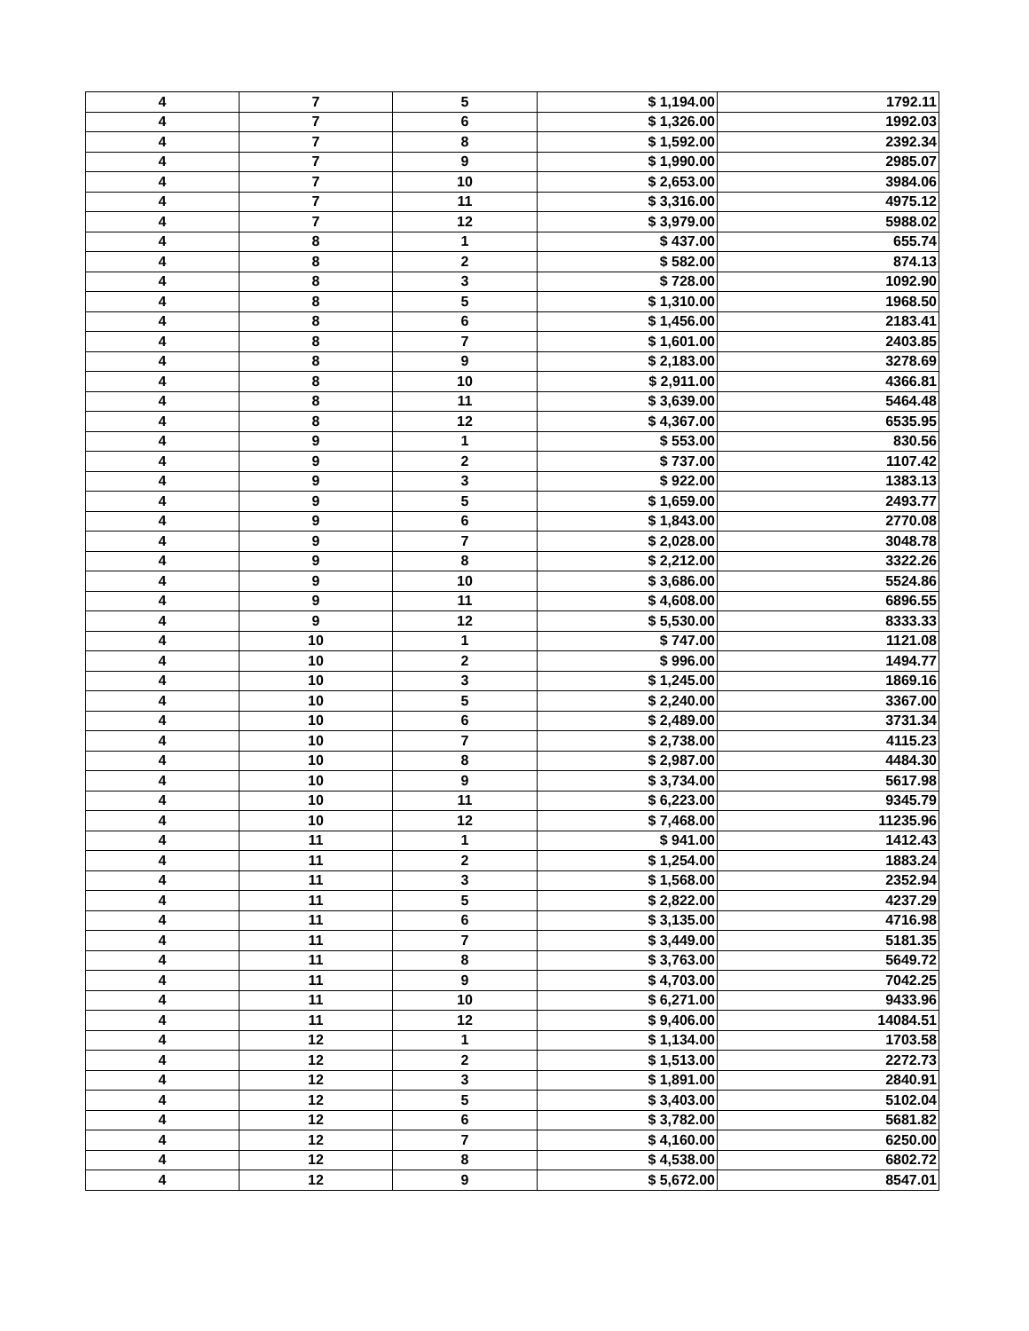| 4 | 7 | 5 | $ 1,194.00 | 1792.11 |
| 4 | 7 | 6 | $ 1,326.00 | 1992.03 |
| 4 | 7 | 8 | $ 1,592.00 | 2392.34 |
| 4 | 7 | 9 | $ 1,990.00 | 2985.07 |
| 4 | 7 | 10 | $ 2,653.00 | 3984.06 |
| 4 | 7 | 11 | $ 3,316.00 | 4975.12 |
| 4 | 7 | 12 | $ 3,979.00 | 5988.02 |
| 4 | 8 | 1 | $ 437.00 | 655.74 |
| 4 | 8 | 2 | $ 582.00 | 874.13 |
| 4 | 8 | 3 | $ 728.00 | 1092.90 |
| 4 | 8 | 5 | $ 1,310.00 | 1968.50 |
| 4 | 8 | 6 | $ 1,456.00 | 2183.41 |
| 4 | 8 | 7 | $ 1,601.00 | 2403.85 |
| 4 | 8 | 9 | $ 2,183.00 | 3278.69 |
| 4 | 8 | 10 | $ 2,911.00 | 4366.81 |
| 4 | 8 | 11 | $ 3,639.00 | 5464.48 |
| 4 | 8 | 12 | $ 4,367.00 | 6535.95 |
| 4 | 9 | 1 | $ 553.00 | 830.56 |
| 4 | 9 | 2 | $ 737.00 | 1107.42 |
| 4 | 9 | 3 | $ 922.00 | 1383.13 |
| 4 | 9 | 5 | $ 1,659.00 | 2493.77 |
| 4 | 9 | 6 | $ 1,843.00 | 2770.08 |
| 4 | 9 | 7 | $ 2,028.00 | 3048.78 |
| 4 | 9 | 8 | $ 2,212.00 | 3322.26 |
| 4 | 9 | 10 | $ 3,686.00 | 5524.86 |
| 4 | 9 | 11 | $ 4,608.00 | 6896.55 |
| 4 | 9 | 12 | $ 5,530.00 | 8333.33 |
| 4 | 10 | 1 | $ 747.00 | 1121.08 |
| 4 | 10 | 2 | $ 996.00 | 1494.77 |
| 4 | 10 | 3 | $ 1,245.00 | 1869.16 |
| 4 | 10 | 5 | $ 2,240.00 | 3367.00 |
| 4 | 10 | 6 | $ 2,489.00 | 3731.34 |
| 4 | 10 | 7 | $ 2,738.00 | 4115.23 |
| 4 | 10 | 8 | $ 2,987.00 | 4484.30 |
| 4 | 10 | 9 | $ 3,734.00 | 5617.98 |
| 4 | 10 | 11 | $ 6,223.00 | 9345.79 |
| 4 | 10 | 12 | $ 7,468.00 | 11235.96 |
| 4 | 11 | 1 | $ 941.00 | 1412.43 |
| 4 | 11 | 2 | $ 1,254.00 | 1883.24 |
| 4 | 11 | 3 | $ 1,568.00 | 2352.94 |
| 4 | 11 | 5 | $ 2,822.00 | 4237.29 |
| 4 | 11 | 6 | $ 3,135.00 | 4716.98 |
| 4 | 11 | 7 | $ 3,449.00 | 5181.35 |
| 4 | 11 | 8 | $ 3,763.00 | 5649.72 |
| 4 | 11 | 9 | $ 4,703.00 | 7042.25 |
| 4 | 11 | 10 | $ 6,271.00 | 9433.96 |
| 4 | 11 | 12 | $ 9,406.00 | 14084.51 |
| 4 | 12 | 1 | $ 1,134.00 | 1703.58 |
| 4 | 12 | 2 | $ 1,513.00 | 2272.73 |
| 4 | 12 | 3 | $ 1,891.00 | 2840.91 |
| 4 | 12 | 5 | $ 3,403.00 | 5102.04 |
| 4 | 12 | 6 | $ 3,782.00 | 5681.82 |
| 4 | 12 | 7 | $ 4,160.00 | 6250.00 |
| 4 | 12 | 8 | $ 4,538.00 | 6802.72 |
| 4 | 12 | 9 | $ 5,672.00 | 8547.01 |